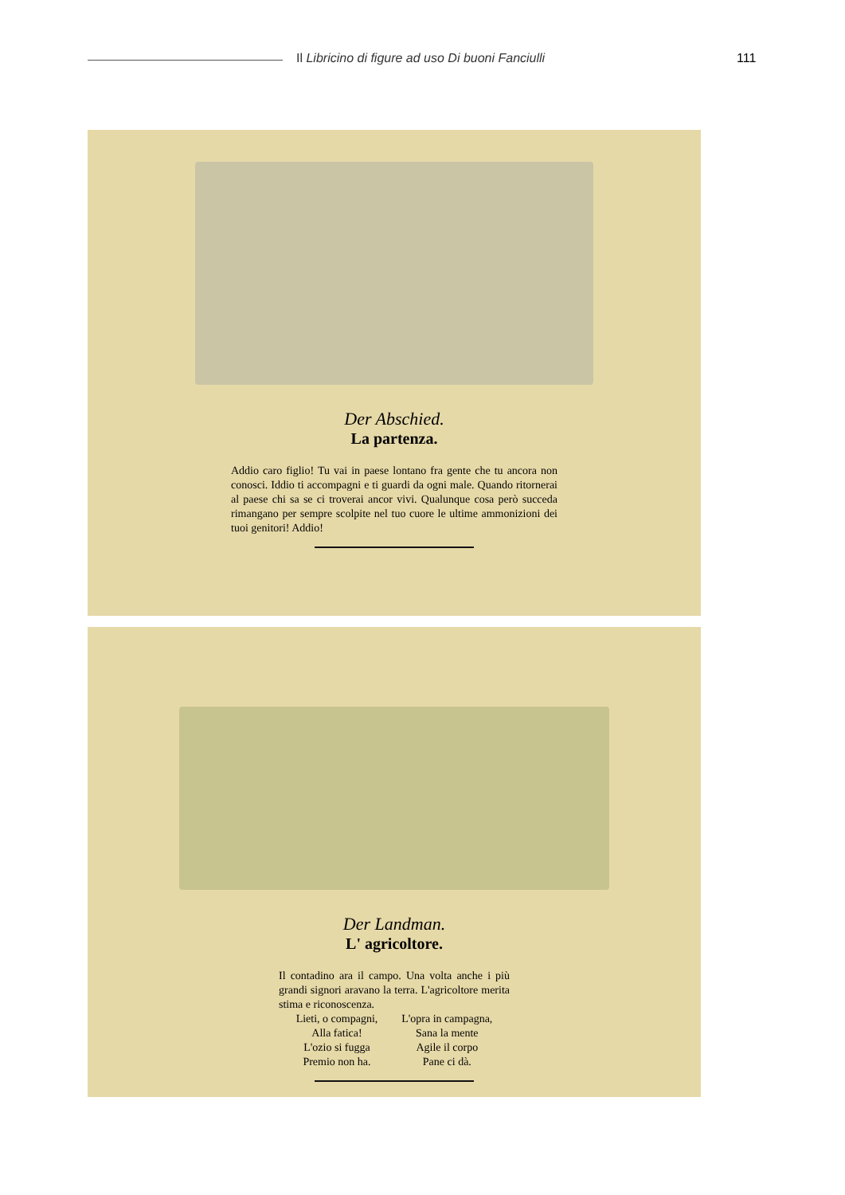Il Libricino di figure ad uso Di buoni Fanciulli
111
Der Abschied.
La partenza.
Addio caro figlio! Tu vai in paese lontano fra gente che tu ancora non conosci. Iddio ti accompagni e ti guardi da ogni male. Quando ritornerai al paese chi sa se ci troverai ancor vivi. Qualunque cosa però succeda rimangano per sempre scolpite nel tuo cuore le ultime ammonizioni dei tuoi genitori! Addio!
Der Landman.
L' agricoltore.
Il contadino ara il campo. Una volta anche i più grandi signori aravano la terra. L'agricoltore merita stima e riconoscenza.
Lieti, o compagni,
Alla fatica!
L'ozio si fugga
Premio non ha.
L'opra in campagna,
Sana la mente
Agile il corpo
Pane ci dà.